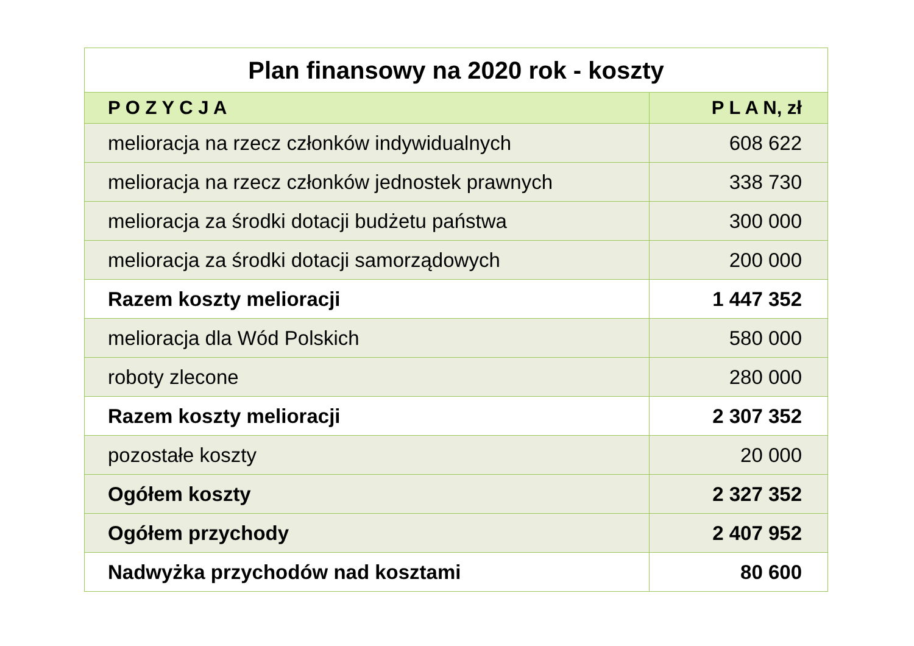| Plan finansowy na 2020 rok - koszty | |
| P O Z Y C J A | P L A N, zł |
| melioracja na rzecz członków indywidualnych | 608 622 |
| melioracja na rzecz członków jednostek prawnych | 338 730 |
| melioracja za środki dotacji budżetu państwa | 300 000 |
| melioracja za środki dotacji samorządowych | 200 000 |
| Razem koszty melioracji | 1 447 352 |
| melioracja dla Wód Polskich | 580 000 |
| roboty zlecone | 280 000 |
| Razem koszty melioracji | 2 307 352 |
| pozostałe koszty | 20 000 |
| Ogółem koszty | 2 327 352 |
| Ogółem przychody | 2 407 952 |
| Nadwyżka przychodów nad kosztami | 80 600 |